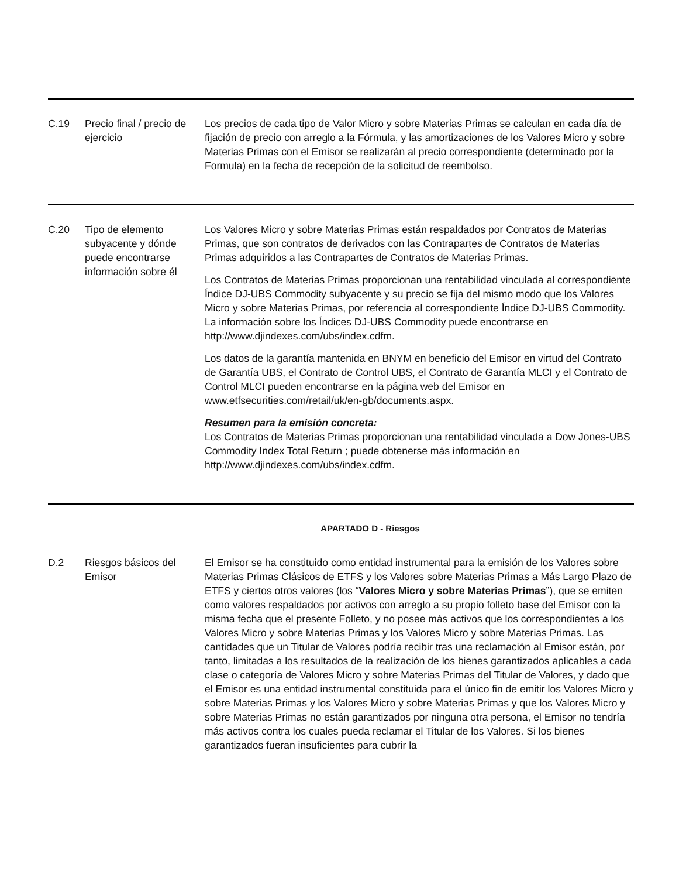| C.19 | Precio final / precio de ejercicio | Los precios de cada tipo de Valor Micro y sobre Materias Primas se calculan en cada día de fijación de precio con arreglo a la Fórmula, y las amortizaciones de los Valores Micro y sobre Materias Primas con el Emisor se realizarán al precio correspondiente (determinado por la Formula) en la fecha de recepción de la solicitud de reembolso. |
| C.20 | Tipo de elemento subyacente y dónde puede encontrarse información sobre él | Los Valores Micro y sobre Materias Primas están respaldados por Contratos de Materias Primas, que son contratos de derivados con las Contrapartes de Contratos de Materias Primas adquiridos a las Contrapartes de Contratos de Materias Primas. Los Contratos de Materias Primas proporcionan una rentabilidad vinculada al correspondiente Índice DJ-UBS Commodity subyacente y su precio se fija del mismo modo que los Valores Micro y sobre Materias Primas, por referencia al correspondiente Índice DJ-UBS Commodity. La información sobre los Índices DJ-UBS Commodity puede encontrarse en http://www.djindexes.com/ubs/index.cdfm. Los datos de la garantía mantenida en BNYM en beneficio del Emisor en virtud del Contrato de Garantía UBS, el Contrato de Control UBS, el Contrato de Garantía MLCI y el Contrato de Control MLCI pueden encontrarse en la página web del Emisor en www.etfsecurities.com/retail/uk/en-gb/documents.aspx. Resumen para la emisión concreta: Los Contratos de Materias Primas proporcionan una rentabilidad vinculada a Dow Jones-UBS Commodity Index Total Return ; puede obtenerse más información en http://www.djindexes.com/ubs/index.cdfm. |
| APARTADO D - Riesgos | | |
| D.2 | Riesgos básicos del Emisor | El Emisor se ha constituido como entidad instrumental para la emisión de los Valores sobre Materias Primas Clásicos de ETFS y los Valores sobre Materias Primas a Más Largo Plazo de ETFS y ciertos otros valores (los “ Valores Micro y sobre Materias Primas ”), que se emiten como valores respaldados por activos con arreglo a su propio folleto base del Emisor con la misma fecha que el presente Folleto, y no posee más activos que los correspondientes a los Valores Micro y sobre Materias Primas y los Valores Micro y sobre Materias Primas. Las cantidades que un Titular de Valores podría recibir tras una reclamación al Emisor están, por tanto, limitadas a los resultados de la realización de los bienes garantizados aplicables a cada clase o categoría de Valores Micro y sobre Materias Primas del Titular de Valores, y dado que el Emisor es una entidad instrumental constituida para el único fin de emitir los Valores Micro y sobre Materias Primas y los Valores Micro y sobre Materias Primas y que los Valores Micro y sobre Materias Primas no están garantizados por ninguna otra persona, el Emisor no tendría más activos contra los cuales pueda reclamar el Titular de los Valores. Si los bienes garantizados fueran insuficientes para cubrir la |